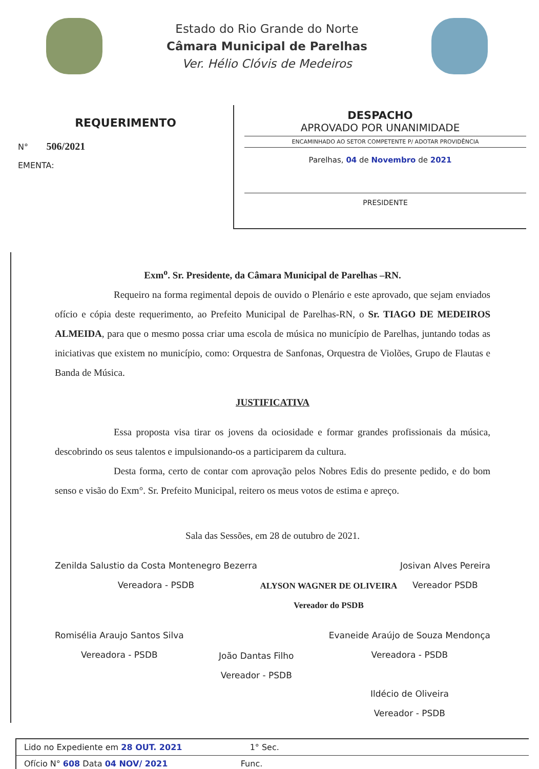Estado do Rio Grande do Norte
Câmara Municipal de Parelhas
Ver. Hélio Clóvis de Medeiros
REQUERIMENTO
N° 506/2021
EMENTA:
DESPACHO
APROVADO POR UNANIMIDADE
ENCAMINHADO AO SETOR COMPETENTE P/ ADOTAR PROVIDÊNCIA
Parelhas, 04 de Novembro de 2021
PRESIDENTE
Exm<sup>o</sup>. Sr. Presidente, da Câmara Municipal de Parelhas –RN.
Requeiro na forma regimental depois de ouvido o Plenário e este aprovado, que sejam enviados ofício e cópia deste requerimento, ao Prefeito Municipal de Parelhas-RN, o Sr. TIAGO DE MEDEIROS ALMEIDA, para que o mesmo possa criar uma escola de música no município de Parelhas, juntando todas as iniciativas que existem no município, como: Orquestra de Sanfonas, Orquestra de Violões, Grupo de Flautas e Banda de Música.
JUSTIFICATIVA
Essa proposta visa tirar os jovens da ociosidade e formar grandes profissionais da música, descobrindo os seus talentos e impulsionando-os a participarem da cultura.
Desta forma, certo de contar com aprovação pelos Nobres Edis do presente pedido, e do bom senso e visão do Exm°. Sr. Prefeito Municipal, reitero os meus votos de estima e apreço.
Sala das Sessões, em 28 de outubro de 2021.
Zenilda Salustio da Costa Montenegro Bezerra
Vereadora - PSDB
ALYSON WAGNER DE OLIVEIRA
Vereador do PSDB
Josivan Alves Pereira
Vereador PSDB
Romisélia Araujo Santos Silva
Vereadora - PSDB
João Dantas Filho
Vereador - PSDB
Evaneide Araújo de Souza Mendonça
Vereadora - PSDB
Ildécio de Oliveira
Vereador - PSDB
Lido no Expediente em 28 OUT. 2021 1° Sec.
Ofício N° 608 Data 04 NOV/ 2021 Func.